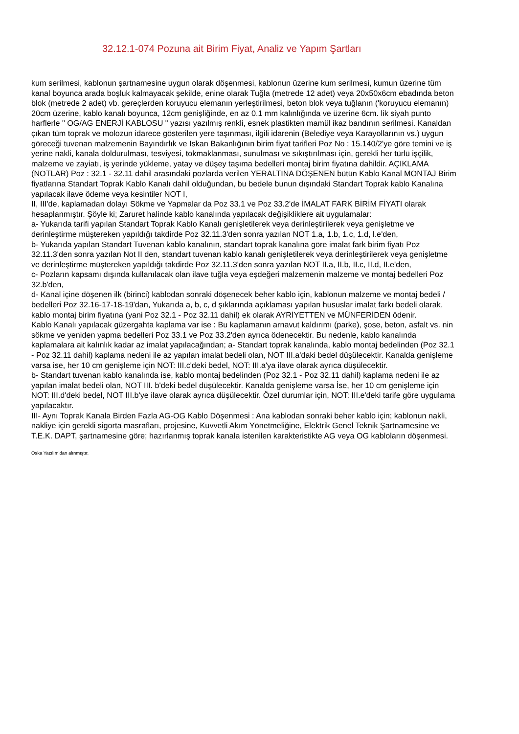32.12.1-074 Pozuna ait Birim Fiyat, Analiz ve Yapım Şartları
kum serilmesi, kablonun şartnamesine uygun olarak döşenmesi, kablonun üzerine kum serilmesi, kumun üzerine tüm kanal boyunca arada boşluk kalmayacak şekilde, enine olarak Tuğla (metrede 12 adet) veya 20x50x6cm ebadında beton blok (metrede 2 adet) vb. gereçlerden koruyucu elemanın yerleştirilmesi, beton blok veya tuğlanın ('koruyucu elemanın) 20cm üzerine, kablo kanalı boyunca, 12cm genişliğinde, en az 0.1 mm kalınlığında ve üzerine 6cm. lik siyah punto harflerle " OG/AG ENERJİ KABLOSU " yazısı yazılmış renkli, esnek plastikten mamül ikaz bandının serilmesi. Kanaldan çıkan tüm toprak ve molozun idarece gösterilen yere taşınması, ilgili idarenin (Belediye veya Karayollarının vs.) uygun göreceği tuvenan malzemenin Bayındırlık ve Iskan Bakanlığının birim fiyat tarifleri Poz No : 15.140/2'ye göre temini ve iş yerine nakli, kanala doldurulması, tesviyesi, tokmaklanması, sunulması ve sıkıştırılması için, gerekli her türlü işçilik, malzeme ve zayiatı, iş yerinde yükleme, yatay ve düşey taşıma bedelleri montaj birim fiyatına dahildir. AÇIKLAMA (NOTLAR) Poz : 32.1 - 32.11 dahil arasındaki pozlarda verilen YERALTINA DÖŞENEN bütün Kablo Kanal MONTAJ Birim fiyatlarına Standart Toprak Kablo Kanalı dahil olduğundan, bu bedele bunun dışındaki Standart Toprak kablo Kanalına yapılacak ilave ödeme veya kesintiler NOT I,
II, III'de, kaplamadan dolayı Sökme ve Yapmalar da Poz 33.1 ve Poz 33.2'de İMALAT FARK BİRİM FİYATI olarak hesaplanmıştır. Şöyle ki; Zaruret halinde kablo kanalında yapılacak değişikliklere ait uygulamalar:
a- Yukarıda tarifi yapılan Standart Toprak Kablo Kanalı genişletilerek veya derinleştirilerek veya genişletme ve derinleştirme müştereken yapıldığı takdirde Poz 32.11.3'den sonra yazılan NOT 1.a, 1.b, 1.c, 1.d, l.e'den,
b- Yukarıda yapılan Standart Tuvenan kablo kanalının, standart toprak kanalına göre imalat fark birim fiyatı Poz 32.11.3'den sonra yazılan Not II den, standart tuvenan kablo kanalı genişletilerek veya derinleştirilerek veya genişletme ve derinleştirme müştereken yapıldığı takdirde Poz 32.11.3'den sonra yazılan NOT II.a, II.b, II.c, II.d, II.e'den,
c- Pozların kapsamı dışında kullanılacak olan ilave tuğla veya eşdeğeri malzemenin malzeme ve montaj bedelleri Poz 32.b'den,
d- Kanal içine döşenen ilk (birinci) kablodan sonraki döşenecek beher kablo için, kablonun malzeme ve montaj bedeli / bedelleri Poz 32.16-17-18-19'dan, Yukarıda a, b, c, d şıklarında açıklaması yapılan hususlar imalat farkı bedeli olarak, kablo montaj birim fiyatına (yani Poz 32.1 - Poz 32.11 dahil) ek olarak AYRİYETTEN ve MÜNFERİDEN ödenir.
Kablo Kanalı yapılacak güzergahta kaplama var ise : Bu kaplamanın arnavut kaldırımı (parke), şose, beton, asfalt vs. nin sökme ve yeniden yapma bedelleri Poz 33.1 ve Poz 33.2'den ayrıca ödenecektir. Bu nedenle, kablo kanalında kaplamalara ait kalınlık kadar az imalat yapılacağından; a- Standart toprak kanalında, kablo montaj bedelinden (Poz 32.1 - Poz 32.11 dahil) kaplama nedeni ile az yapılan imalat bedeli olan, NOT III.a'daki bedel düşülecektir. Kanalda genişleme varsa ise, her 10 cm genişleme için NOT: III.c'deki bedel, NOT: III.a'ya ilave olarak ayrıca düşülecektir.
b- Standart tuvenan kablo kanalında ise, kablo montaj bedelinden (Poz 32.1 - Poz 32.11 dahil) kaplama nedeni ile az yapılan imalat bedeli olan, NOT III. b'deki bedel düşülecektir. Kanalda genişleme varsa İse, her 10 cm genişleme için NOT: III.d'deki bedel, NOT III.b'ye ilave olarak ayrıca düşülecektir. Özel durumlar için, NOT: III.e'deki tarife göre uygulama yapılacaktır.
III- Aynı Toprak Kanala Birden Fazla AG-OG Kablo Döşenmesi : Ana kablodan sonraki beher kablo için; kablonun nakli, nakliye için gerekli sigorta masrafları, projesine, Kuvvetli Akım Yönetmeliğine, Elektrik Genel Teknik Şartnamesine ve T.E.K. DAPT, şartnamesine göre; hazırlanmış toprak kanala istenilen karakteristikte AG veya OG kabloların döşenmesi.
Oska Yazılım'dan alınmıştır.